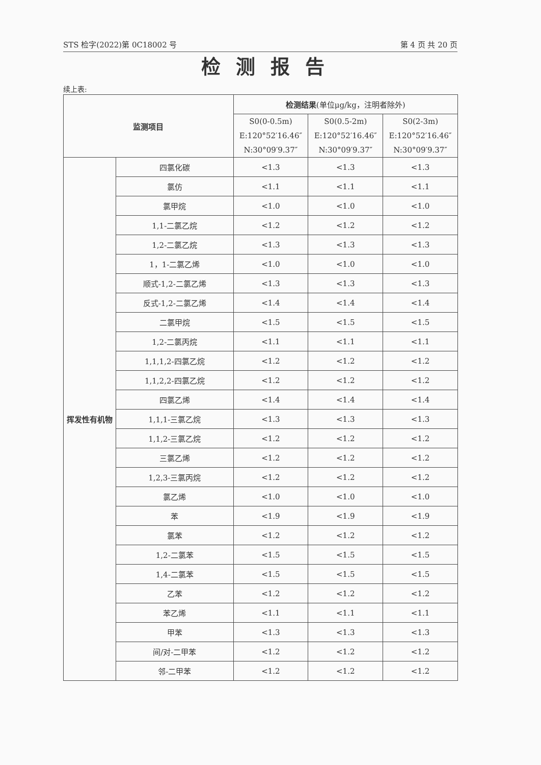STS 检字(2022)第 0C18002 号 第 4 页 共 20 页
检测报告
续上表:
| 监测项目 | | 检测结果 (单位μg/kg，注明者除外) | | |
| --- | --- | --- | --- | --- |
| | | S0(0-0.5m) E:120°52′16.46″ N:30°09′9.37″ | S0(0.5-2m) E:120°52′16.46″ N:30°09′9.37″ | S0(2-3m) E:120°52′16.46″ N:30°09′9.37″ |
| 挥发性有机物 | 四氯化碳 | <1.3 | <1.3 | <1.3 |
| | 氯仿 | <1.1 | <1.1 | <1.1 |
| | 氯甲烷 | <1.0 | <1.0 | <1.0 |
| | 1,1-二氯乙烷 | <1.2 | <1.2 | <1.2 |
| | 1,2-二氯乙烷 | <1.3 | <1.3 | <1.3 |
| | 1，1-二氯乙烯 | <1.0 | <1.0 | <1.0 |
| | 顺式-1,2-二氯乙烯 | <1.3 | <1.3 | <1.3 |
| | 反式-1,2-二氯乙烯 | <1.4 | <1.4 | <1.4 |
| | 二氯甲烷 | <1.5 | <1.5 | <1.5 |
| | 1,2-二氯丙烷 | <1.1 | <1.1 | <1.1 |
| | 1,1,1,2-四氯乙烷 | <1.2 | <1.2 | <1.2 |
| | 1,1,2,2-四氯乙烷 | <1.2 | <1.2 | <1.2 |
| | 四氯乙烯 | <1.4 | <1.4 | <1.4 |
| | 1,1,1-三氯乙烷 | <1.3 | <1.3 | <1.3 |
| | 1,1,2-三氯乙烷 | <1.2 | <1.2 | <1.2 |
| | 三氯乙烯 | <1.2 | <1.2 | <1.2 |
| | 1,2,3-三氯丙烷 | <1.2 | <1.2 | <1.2 |
| | 氯乙烯 | <1.0 | <1.0 | <1.0 |
| | 苯 | <1.9 | <1.9 | <1.9 |
| | 氯苯 | <1.2 | <1.2 | <1.2 |
| | 1,2-二氯苯 | <1.5 | <1.5 | <1.5 |
| | 1,4-二氯苯 | <1.5 | <1.5 | <1.5 |
| | 乙苯 | <1.2 | <1.2 | <1.2 |
| | 苯乙烯 | <1.1 | <1.1 | <1.1 |
| | 甲苯 | <1.3 | <1.3 | <1.3 |
| | 间/对-二甲苯 | <1.2 | <1.2 | <1.2 |
| | 邻-二甲苯 | <1.2 | <1.2 | <1.2 |